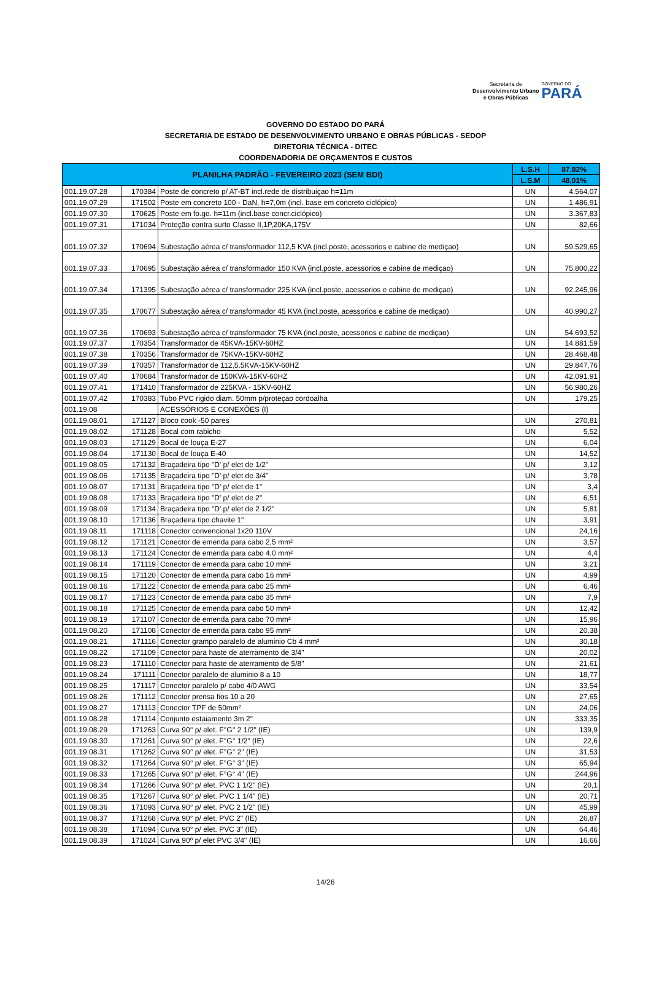Secretaria de
Desenvolvimento Urbano
e Obras Públicas
GOVERNO DO
PARÁ
GOVERNO DO ESTADO DO PARÁ
SECRETARIA DE ESTADO DE DESENVOLVIMENTO URBANO E OBRAS PÚBLICAS - SEDOP
DIRETORIA TÉCNICA - DITEC
COORDENADORIA DE ORÇAMENTOS E CUSTOS
| PLANILHA PADRÃO - FEVEREIRO 2023 (SEM BDI) | | | L.S.H | 87,82% |
| --- | --- | --- | --- | --- |
| | | | L.S.M | 48,01% |
| 001.19.07.28 | 170384 | Poste de concreto p/ AT-BT incl.rede de distribuiçao h=11m | UN | 4.564,07 |
| 001.19.07.29 | 171502 | Poste em concreto 100 - DaN, h=7,0m (incl. base em concreto ciclópico) | UN | 1.486,91 |
| 001.19.07.30 | 170625 | Poste em fo.go. h=11m (incl.base concr.ciclópico) | UN | 3.367,83 |
| 001.19.07.31 | 171034 | Proteção contra surto Classe II,1P,20KA,175V | UN | 82,66 |
| 001.19.07.32 | 170694 | Subestação aérea c/ transformador 112,5 KVA (incl.poste, acessorios e cabine de mediçao) | UN | 59.529,65 |
| 001.19.07.33 | 170695 | Subestação aérea c/ transformador 150 KVA (incl.poste, acessorios e cabine de mediçao) | UN | 75.800,22 |
| 001.19.07.34 | 171395 | Subestação aérea c/ transformador 225 KVA (incl.poste, acessorios e cabine de mediçao) | UN | 92.245,96 |
| 001.19.07.35 | 170677 | Subestação aérea c/ transformador 45 KVA (incl.poste, acessorios e cabine de mediçao) | UN | 40.990,27 |
| 001.19.07.36 | 170693 | Subestação aérea c/ transformador 75 KVA (incl.poste, acessorios e cabine de mediçao) | UN | 54.693,52 |
| 001.19.07.37 | 170354 | Transformador de 45KVA-15KV-60HZ | UN | 14.881,59 |
| 001.19.07.38 | 170356 | Transformador de 75KVA-15KV-60HZ | UN | 28.468,48 |
| 001.19.07.39 | 170357 | Transformador de 112,5.5KVA-15KV-60HZ | UN | 29.847,76 |
| 001.19.07.40 | 170684 | Transformador de 150KVA-15KV-60HZ | UN | 42.091,91 |
| 001.19.07.41 | 171410 | Transformador de 225KVA - 15KV-60HZ | UN | 56.980,26 |
| 001.19.07.42 | 170383 | Tubo PVC rigido diam. 50mm p/proteçao cordoalha | UN | 179,25 |
| 001.19.08 | | ACESSÓRIOS E CONEXÕES (I) | | |
| 001.19.08.01 | 171127 | Bloco cook -50 pares | UN | 270,81 |
| 001.19.08.02 | 171128 | Bocal com rabicho | UN | 5,52 |
| 001.19.08.03 | 171129 | Bocal de louça E-27 | UN | 6,04 |
| 001.19.08.04 | 171130 | Bocal de louça E-40 | UN | 14,52 |
| 001.19.08.05 | 171132 | Braçadeira tipo "D' p/ elet de 1/2" | UN | 3,12 |
| 001.19.08.06 | 171135 | Braçadeira tipo "D' p/ elet de 3/4" | UN | 3,78 |
| 001.19.08.07 | 171131 | Braçadeira tipo "D' p/ elet de 1" | UN | 3,4 |
| 001.19.08.08 | 171133 | Braçadeira tipo "D' p/ elet de 2" | UN | 6,51 |
| 001.19.08.09 | 171134 | Braçadeira tipo "D' p/ elet de 2 1/2" | UN | 5,81 |
| 001.19.08.10 | 171136 | Braçadeira tipo chavite 1" | UN | 3,91 |
| 001.19.08.11 | 171118 | Conector convencional 1x20 110V | UN | 24,16 |
| 001.19.08.12 | 171121 | Conector de emenda para cabo 2,5 mm² | UN | 3,57 |
| 001.19.08.13 | 171124 | Conector de emenda para cabo 4,0 mm² | UN | 4,4 |
| 001.19.08.14 | 171119 | Conector de emenda para cabo 10 mm² | UN | 3,21 |
| 001.19.08.15 | 171120 | Conector de emenda para cabo 16 mm² | UN | 4,99 |
| 001.19.08.16 | 171122 | Conector de emenda para cabo 25 mm² | UN | 6,46 |
| 001.19.08.17 | 171123 | Conector de emenda para cabo 35 mm² | UN | 7,9 |
| 001.19.08.18 | 171125 | Conector de emenda para cabo 50 mm² | UN | 12,42 |
| 001.19.08.19 | 171107 | Conector de emenda para cabo 70 mm² | UN | 15,96 |
| 001.19.08.20 | 171108 | Conector de emenda para cabo 95 mm² | UN | 20,38 |
| 001.19.08.21 | 171116 | Conector grampo paralelo de aluminio Cb 4 mm² | UN | 30,18 |
| 001.19.08.22 | 171109 | Conector para haste de aterramento de 3/4" | UN | 20,02 |
| 001.19.08.23 | 171110 | Conector para haste de aterramento de 5/8" | UN | 21,61 |
| 001.19.08.24 | 171111 | Conector paralelo de aluminio 8 a 10 | UN | 18,77 |
| 001.19.08.25 | 171117 | Conector paralelo p/ cabo 4/0 AWG | UN | 33,54 |
| 001.19.08.26 | 171112 | Conector prensa fios 10 a 20 | UN | 27,65 |
| 001.19.08.27 | 171113 | Conector TPF de 50mm² | UN | 24,06 |
| 001.19.08.28 | 171114 | Conjunto estaiamento 3m 2" | UN | 333,35 |
| 001.19.08.29 | 171263 | Curva 90° p/ elet. F°G° 2 1/2" (IE) | UN | 139,9 |
| 001.19.08.30 | 171261 | Curva 90° p/ elet. F°G° 1/2" (IE) | UN | 22,6 |
| 001.19.08.31 | 171262 | Curva 90° p/ elet. F°G° 2" (IE) | UN | 31,53 |
| 001.19.08.32 | 171264 | Curva 90° p/ elet. F°G° 3" (IE) | UN | 65,94 |
| 001.19.08.33 | 171265 | Curva 90° p/ elet. F°G° 4" (IE) | UN | 244,96 |
| 001.19.08.34 | 171266 | Curva 90° p/ elet. PVC 1 1/2" (IE) | UN | 20,1 |
| 001.19.08.35 | 171267 | Curva 90° p/ elet. PVC 1 1/4" (IE) | UN | 20,71 |
| 001.19.08.36 | 171093 | Curva 90° p/ elet. PVC 2 1/2" (IE) | UN | 45,99 |
| 001.19.08.37 | 171268 | Curva 90° p/ elet. PVC 2" (IE) | UN | 26,87 |
| 001.19.08.38 | 171094 | Curva 90° p/ elet. PVC 3" (IE) | UN | 64,46 |
| 001.19.08.39 | 171024 | Curva 90º p/ elet PVC 3/4" (IE) | UN | 16,66 |
14/26